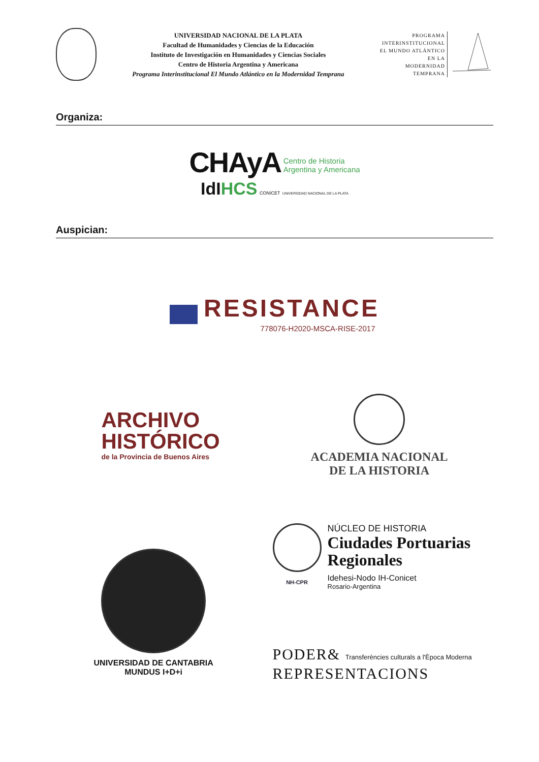UNIVERSIDAD NACIONAL DE LA PLATA
Facultad de Humanidades y Ciencias de la Educación
Instituto de Investigación en Humanidades y Ciencias Sociales
Centro de Historia Argentina y Americana
Programa Interinstitucional El Mundo Atlántico en la Modernidad Temprana
PROGRAMA
INTERINSTITUCIONAL
EL MUNDO ATLÁNTICO
EN LA
MODERNIDAD
TEMPRANA
Organiza:
CHAyA Centro de Historia
Argentina y Americana
IdIHCS CONICET UNIVERSIDAD NACIONAL DE LA PLATA
Auspician:
RESISTANCE
778076-H2020-MSCA-RISE-2017
ARCHIVO
HISTÓRICO
de la Provincia de Buenos Aires
ACADEMIA NACIONAL
DE LA HISTORIA
UNIVERSIDAD DE CANTABRIA MUNDUS I+D+i
NH-CPR
NÚCLEO DE HISTORIA
Ciudades Portuarias
Regionales
Idehesi-Nodo IH-Conicet
Rosario-Argentina
PODER& Transferències culturals a l'Època Moderna
REPRESENTACIONS